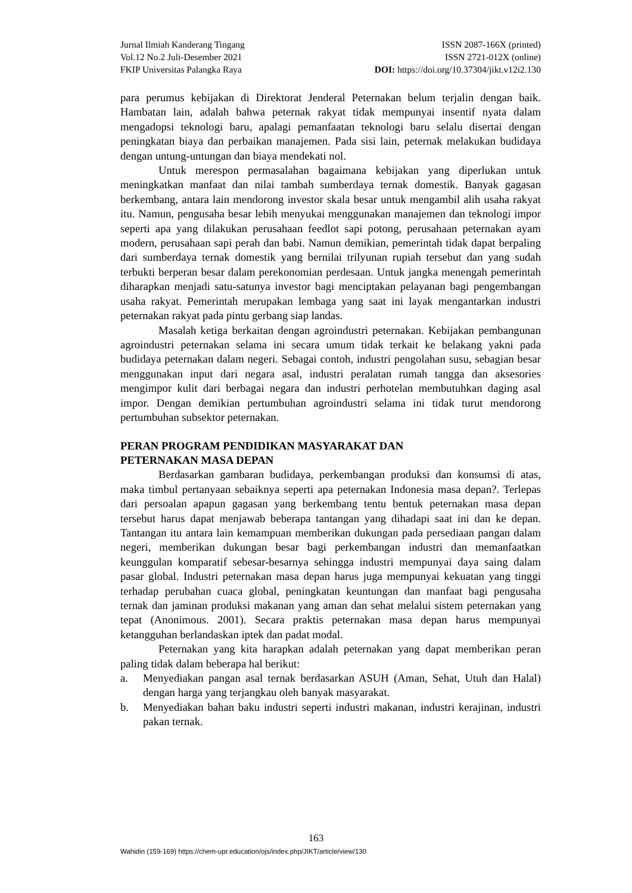Jurnal Ilmiah Kanderang Tingang
Vol.12 No.2 Juli-Desember 2021
FKIP Universitas Palangka Raya
ISSN 2087-166X (printed)
ISSN 2721-012X (online)
DOI: https://doi.org/10.37304/jikt.v12i2.130
para perumus kebijakan di Direktorat Jenderal Peternakan belum terjalin dengan baik. Hambatan lain, adalah bahwa peternak rakyat tidak mempunyai insentif nyata dalam mengadopsi teknologi baru, apalagi pemanfaatan teknologi baru selalu disertai dengan peningkatan biaya dan perbaikan manajemen. Pada sisi lain, peternak melakukan budidaya dengan untung-untungan dan biaya mendekati nol.
Untuk merespon permasalahan bagaimana kebijakan yang diperlukan untuk meningkatkan manfaat dan nilai tambah sumberdaya ternak domestik. Banyak gagasan berkembang, antara lain mendorong investor skala besar untuk mengambil alih usaha rakyat itu. Namun, pengusaha besar lebih menyukai menggunakan manajemen dan teknologi impor seperti apa yang dilakukan perusahaan feedlot sapi potong, perusahaan peternakan ayam modern, perusahaan sapi perah dan babi. Namun demikian, pemerintah tidak dapat berpaling dari sumberdaya ternak domestik yang bernilai trilyunan rupiah tersebut dan yang sudah terbukti berperan besar dalam perekonomian perdesaan. Untuk jangka menengah pemerintah diharapkan menjadi satu-satunya investor bagi menciptakan pelayanan bagi pengembangan usaha rakyat. Pemerintah merupakan lembaga yang saat ini layak mengantarkan industri peternakan rakyat pada pintu gerbang siap landas.
Masalah ketiga berkaitan dengan agroindustri peternakan. Kebijakan pembangunan agroindustri peternakan selama ini secara umum tidak terkait ke belakang yakni pada budidaya peternakan dalam negeri. Sebagai contoh, industri pengolahan susu, sebagian besar menggunakan input dari negara asal, industri peralatan rumah tangga dan aksesories mengimpor kulit dari berbagai negara dan industri perhotelan membutuhkan daging asal impor. Dengan demikian pertumbuhan agroindustri selama ini tidak turut mendorong pertumbuhan subsektor peternakan.
PERAN PROGRAM PENDIDIKAN MASYARAKAT DAN
PETERNAKAN MASA DEPAN
Berdasarkan gambaran budidaya, perkembangan produksi dan konsumsi di atas, maka timbul pertanyaan sebaiknya seperti apa peternakan Indonesia masa depan?. Terlepas dari persoalan apapun gagasan yang berkembang tentu bentuk peternakan masa depan tersebut harus dapat menjawab beberapa tantangan yang dihadapi saat ini dan ke depan. Tantangan itu antara lain kemampuan memberikan dukungan pada persediaan pangan dalam negeri, memberikan dukungan besar bagi perkembangan industri dan memanfaatkan keunggulan komparatif sebesar-besarnya sehingga industri mempunyai daya saing dalam pasar global. Industri peternakan masa depan harus juga mempunyai kekuatan yang tinggi terhadap perubahan cuaca global, peningkatan keuntungan dan manfaat bagi pengusaha ternak dan jaminan produksi makanan yang aman dan sehat melalui sistem peternakan yang tepat (Anonimous. 2001). Secara praktis peternakan masa depan harus mempunyai ketangguhan berlandaskan iptek dan padat modal.
Peternakan yang kita harapkan adalah peternakan yang dapat memberikan peran paling tidak dalam beberapa hal berikut:
a. Menyediakan pangan asal ternak berdasarkan ASUH (Aman, Sehat, Utuh dan Halal) dengan harga yang terjangkau oleh banyak masyarakat.
b. Menyediakan bahan baku industri seperti industri makanan, industri kerajinan, industri pakan ternak.
163
Wahidin (159-169) https://chem-upr.education/ojs/index.php/JIKT/article/view/130